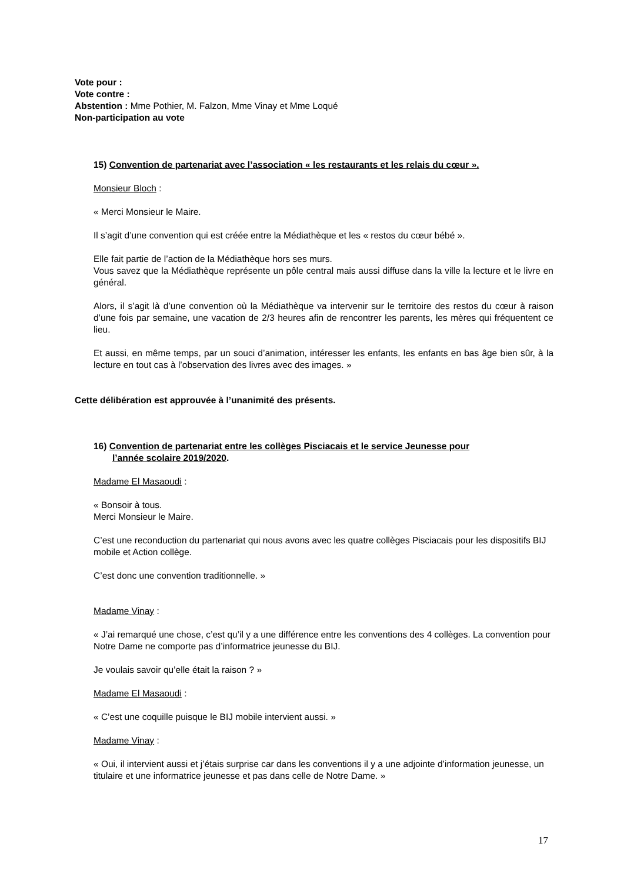Vote pour :
Vote contre :
Abstention : Mme Pothier, M. Falzon, Mme Vinay et Mme Loqué
Non-participation au vote
15) Convention de partenariat avec l’association « les restaurants et les relais du cœur ».
Monsieur Bloch :
« Merci Monsieur le Maire.
Il s’agit d’une convention qui est créée entre la Médiathèque et les « restos du cœur bébé ».
Elle fait partie de l’action de la Médiathèque hors ses murs.
Vous savez que la Médiathèque représente un pôle central mais aussi diffuse dans la ville la lecture et le livre en général.
Alors, il s’agit là d’une convention où la Médiathèque va intervenir sur le territoire des restos du cœur à raison d’une fois par semaine, une vacation de 2/3 heures afin de rencontrer les parents, les mères qui fréquentent ce lieu.
Et aussi, en même temps, par un souci d’animation, intéresser les enfants, les enfants en bas âge bien sûr, à la lecture en tout cas à l’observation des livres avec des images. »
Cette délibération est approuvée à l’unanimité des présents.
16) Convention de partenariat entre les collèges Pisciacais et le service Jeunesse pour
l’année scolaire 2019/2020.
Madame El Masaoudi :
« Bonsoir à tous.
Merci Monsieur le Maire.
C’est une reconduction du partenariat qui nous avons avec les quatre collèges Pisciacais pour les dispositifs BIJ mobile et Action collège.
C’est donc une convention traditionnelle. »
Madame Vinay :
« J’ai remarqué une chose, c’est qu’il y a une différence entre les conventions des 4 collèges. La convention pour Notre Dame ne comporte pas d’informatrice jeunesse du BIJ.
Je voulais savoir qu’elle était la raison ? »
Madame El Masaoudi :
« C’est une coquille puisque le BIJ mobile intervient aussi. »
Madame Vinay :
« Oui, il intervient aussi et j’étais surprise car dans les conventions il y a une adjointe d’information jeunesse, un titulaire et une informatrice jeunesse et pas dans celle de Notre Dame. »
17